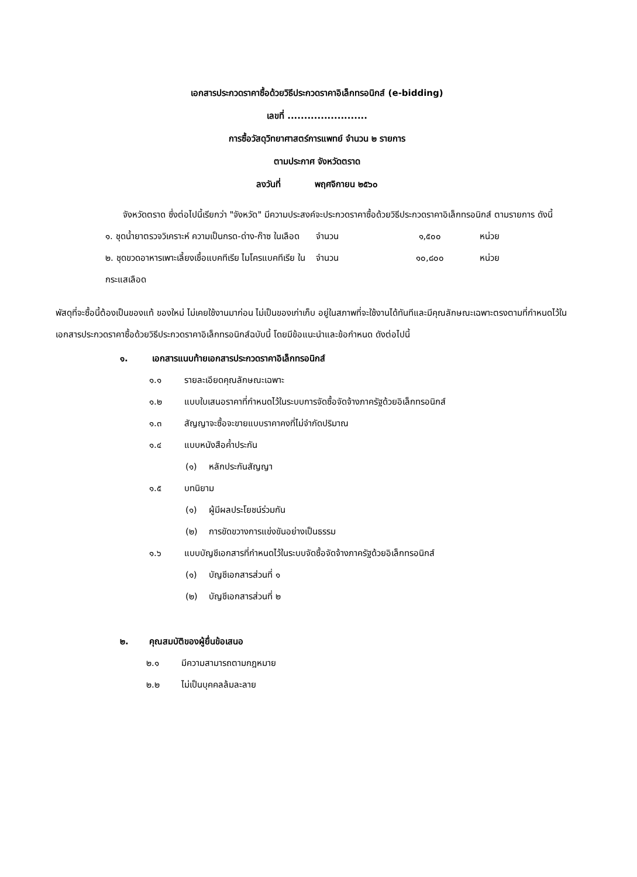เอกสารประกวดราคาซื้อด้วยวิธีประกวดราคาอิเล็กทรอนิกส์ (e-bidding)
เลขที่ ........................
การซื้อวัสดุวิทยาศาสตร์การแพทย์ จำนวน ๒ รายการ
ตามประกาศ จังหวัดตราด
ลงวันที่ พฤศจิกายน ๒๕๖๐
จังหวัดตราด ซึ่งต่อไปนี้เรียกว่า "จังหวัด" มีความประสงค์จะประกวดราคาซื้อด้วยวิธีประกวดราคาอิเล็กทรอนิกส์ ตามรายการ ดังนี้
| ๑. ชุดน้ำยาตรวจวิเคราะห์ ความเป็นกรด-ด่าง-ก๊าซ ในเลือด | จำนวน | ๑,๕๐๐ | หน่วย |
| ๒. ชุดขวดอาหารเพาะเลี้ยงเชื้อแบคทีเรีย ไมโครแบคทีเรีย ในกระแสเลือด | จำนวน | ๑๐,๘๐๐ | หน่วย |
พัสดุที่จะซื้อนี้ต้องเป็นของแท้ ของใหม่ ไม่เคยใช้งานมาก่อน ไม่เป็นของเก่าเก็บ อยู่ในสภาพที่จะใช้งานได้ทันทีและมีคุณลักษณะเฉพาะตรงตามที่กำหนดไว้ในเอกสารประกวดราคาซื้อด้วยวิธีประกวดราคาอิเล็กทรอนิกส์ฉบับนี้ โดยมีข้อแนะนำและข้อกำหนด ดังต่อไปนี้
๑. เอกสารแนบท้ายเอกสารประกวดราคาอิเล็กทรอนิกส์
๑.๑ รายละเอียดคุณลักษณะเฉพาะ
๑.๒ แบบใบเสนอราคาที่กำหนดไว้ในระบบการจัดซื้อจัดจ้างภาครัฐด้วยอิเล็กทรอนิกส์
๑.๓ สัญญาจะซื้อจะขายแบบราคาคงที่ไม่จำกัดปริมาณ
๑.๔ แบบหนังสือค้ำประกัน
(๑) หลักประกันสัญญา
๑.๕ บทนิยาม
(๑) ผู้มีผลประโยชน์ร่วมกัน
(๒) การขัดขวางการแข่งขันอย่างเป็นธรรม
๑.๖ แบบบัญชีเอกสารที่กำหนดไว้ในระบบจัดซื้อจัดจ้างภาครัฐด้วยอิเล็กทรอนิกส์
(๑) บัญชีเอกสารส่วนที่ ๑
(๒) บัญชีเอกสารส่วนที่ ๒
๒. คุณสมบัติของผู้ยื่นข้อเสนอ
๒.๑ มีความสามารถตามกฎหมาย
๒.๒ ไม่เป็นบุคคลล้มละลาย